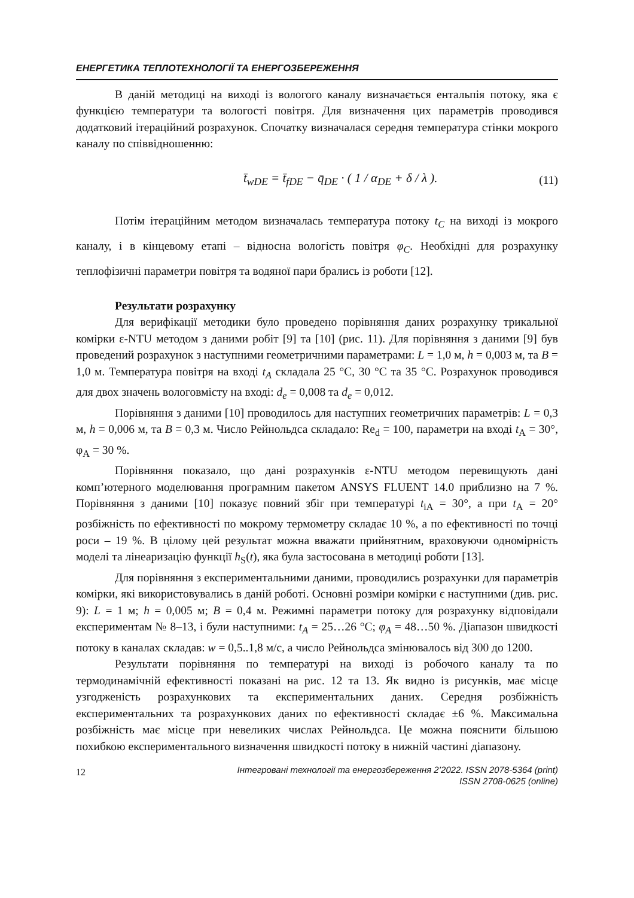ЕНЕРГЕТИКА ТЕПЛОТЕХНОЛОГІЇ ТА ЕНЕРГОЗБЕРЕЖЕННЯ
В даній методиці на виході із вологого каналу визначається ентальпія потоку, яка є функцією температури та вологості повітря. Для визначення цих параметрів проводився додатковий ітераційний розрахунок. Спочатку визначалася середня температура стінки мокрого каналу по співвідношенню:
t̄<sub>wDE</sub> = t̄<sub>fDE</sub> − q̄<sub>DE</sub> · ( 1 / α<sub>DE</sub> + δ / λ ). (11)
Потім ітераційним методом визначалась температура потоку t<sub>C</sub> на виході із мокрого каналу, і в кінцевому етапі – відносна вологість повітря φ<sub>C</sub>. Необхідні для розрахунку теплофізичні параметри повітря та водяної пари брались із роботи [12].
Результати розрахунку
Для верифікації методики було проведено порівняння даних розрахунку трикальної комірки ε-NTU методом з даними робіт [9] та [10] (рис. 11). Для порівняння з даними [9] був проведений розрахунок з наступними геометричними параметрами: L = 1,0 м, h = 0,003 м, та B = 1,0 м. Температура повітря на вході t<sub>A</sub> складала 25 °C, 30 °C та 35 °C. Розрахунок проводився для двох значень вологовмісту на вході: d<sub>e</sub> = 0,008 та d<sub>e</sub> = 0,012.
Порівняння з даними [10] проводилось для наступних геометричних параметрів: L = 0,3 м, h = 0,006 м, та B = 0,3 м. Число Рейнольдса складало: Re<sub>d</sub> = 100, параметри на вході t<sub>A</sub> = 30°, φ<sub>A</sub> = 30 %.
Порівняння показало, що дані розрахунків ε-NTU методом перевищують дані комп’ютерного моделювання програмним пакетом ANSYS FLUENT 14.0 приблизно на 7 %. Порівняння з даними [10] показує повний збіг при температурі t<sub>iA</sub> = 30°, а при t<sub>A</sub> = 20° розбіжність по ефективності по мокрому термометру складає 10 %, а по ефективності по точці роси – 19 %. В цілому цей результат можна вважати прийнятним, враховуючи одномірність моделі та лінеаризацію функції h<sub>S</sub>(t), яка була застосована в методиці роботи [13].
Для порівняння з експериментальними даними, проводились розрахунки для параметрів комірки, які використовувались в даній роботі. Основні розміри комірки є наступними (див. рис. 9): L = 1 м; h = 0,005 м; B = 0,4 м. Режимні параметри потоку для розрахунку відповідали експериментам № 8–13, і були наступними: t<sub>A</sub> = 25…26 °C; φ<sub>A</sub> = 48…50 %. Діапазон швидкості потоку в каналах складав: w = 0,5..1,8 м/с, а число Рейнольдса змінювалось від 300 до 1200.
Результати порівняння по температурі на виході із робочого каналу та по термодинамічній ефективності показані на рис. 12 та 13. Як видно із рисунків, має місце узгодженість розрахункових та експериментальних даних. Середня розбіжність експериментальних та розрахункових даних по ефективності складає ±6 %. Максимальна розбіжність має місце при невеликих числах Рейнольдса. Це можна пояснити більшою похибкою експериментального визначення швидкості потоку в нижній частині діапазону.
12 Інтегровані технології та енергозбереження 2’2022. ISSN 2078-5364 (print)
ISSN 2708-0625 (online)